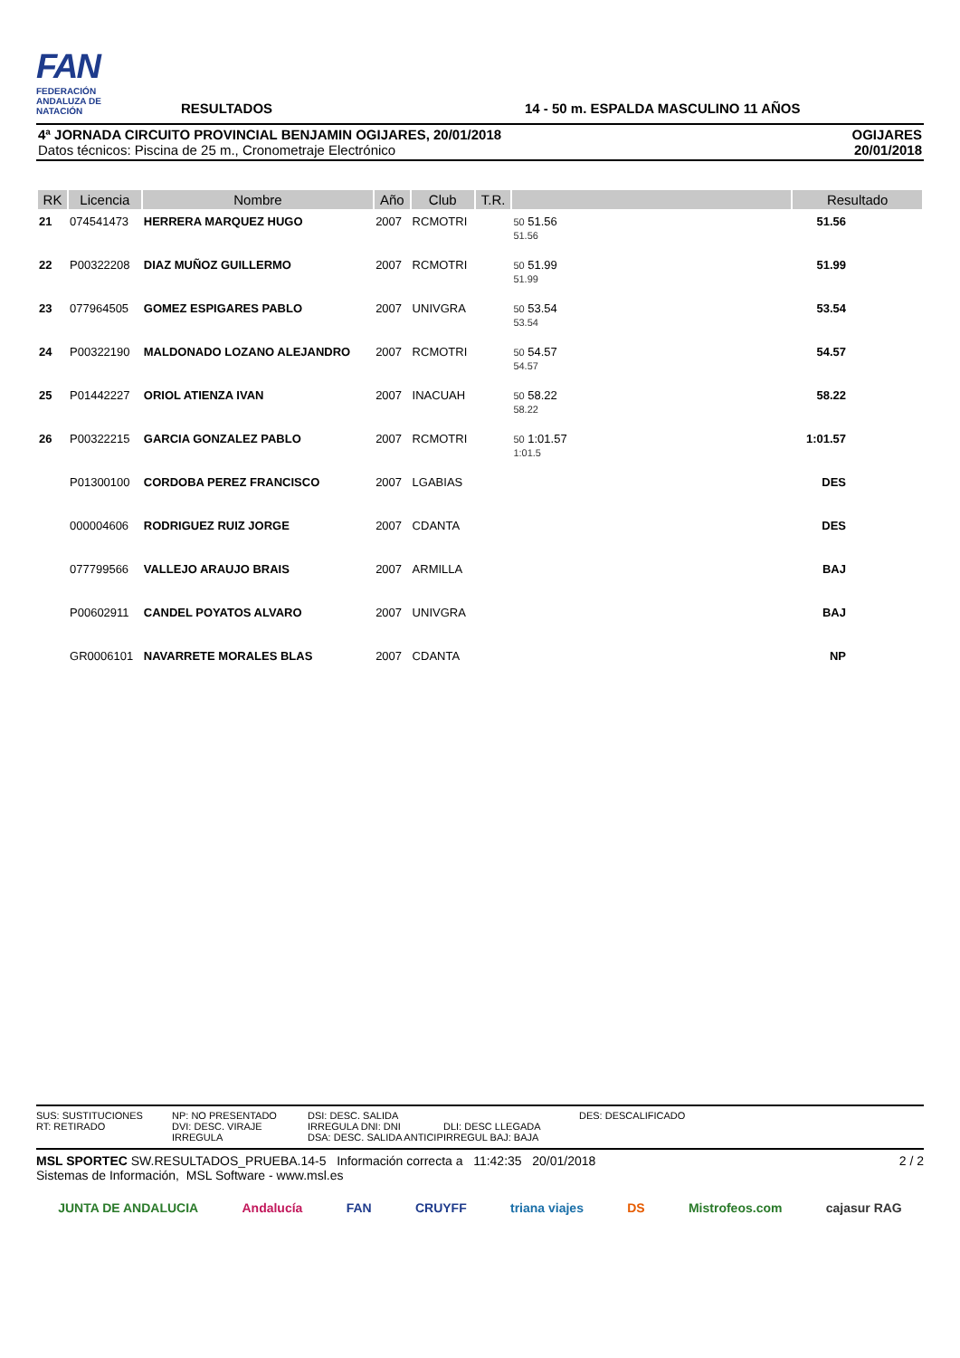FAN
FEDERACIÓN ANDALUZA DE NATACIÓN
RESULTADOS
14 - 50 m. ESPALDA MASCULINO 11 AÑOS
4ª JORNADA CIRCUITO PROVINCIAL BENJAMIN OGIJARES, 20/01/2018
Datos técnicos: Piscina de 25 m., Cronometraje Electrónico
OGIJARES
20/01/2018
| RK | Licencia | Nombre | Año | Club | T.R. | | Resultado |
| --- | --- | --- | --- | --- | --- | --- | --- |
| 21 | 074541473 | HERRERA MARQUEZ HUGO | 2007 | RCMOTRI | | 50 51.56 51.56 | 51.56 |
| 22 | P00322208 | DIAZ MUÑOZ GUILLERMO | 2007 | RCMOTRI | | 50 51.99 51.99 | 51.99 |
| 23 | 077964505 | GOMEZ ESPIGARES PABLO | 2007 | UNIVGRA | | 50 53.54 53.54 | 53.54 |
| 24 | P00322190 | MALDONADO LOZANO ALEJANDRO | 2007 | RCMOTRI | | 50 54.57 54.57 | 54.57 |
| 25 | P01442227 | ORIOL ATIENZA IVAN | 2007 | INACUAH | | 50 58.22 58.22 | 58.22 |
| 26 | P00322215 | GARCIA GONZALEZ PABLO | 2007 | RCMOTRI | | 50 1:01.57 1:01.5 | 1:01.57 |
| | P01300100 | CORDOBA PEREZ FRANCISCO | 2007 | LGABIAS | | | DES |
| | 000004606 | RODRIGUEZ RUIZ JORGE | 2007 | CDANTA | | | DES |
| | 077799566 | VALLEJO ARAUJO BRAIS | 2007 | ARMILLA | | | BAJ |
| | P00602911 | CANDEL POYATOS ALVARO | 2007 | UNIVGRA | | | BAJ |
| | GR0006101 | NAVARRETE MORALES BLAS | 2007 | CDANTA | | | NP |
SUS: SUSTITUCIONES
RT: RETIRADO
NP: NO PRESENTADO
DVI: DESC. VIRAJE IRREGULA
DSI: DESC. SALIDA IRREGULA DNI: DNI
DSA: DESC. SALIDA ANTICIP
DLI: DESC LLEGADA IRREGUL BAJ: BAJA
DES: DESCALIFICADO
MSL SPORTEC SW.RESULTADOS_PRUEBA.14-5 Información correcta a 11:42:35 20/01/2018
Sistemas de Información, MSL Software - www.msl.es
2 / 2
JUNTA DE ANDALUCIA Andalucía FAN CRUYFF triana viajes DS Mistrofeos.com cajasur RAG